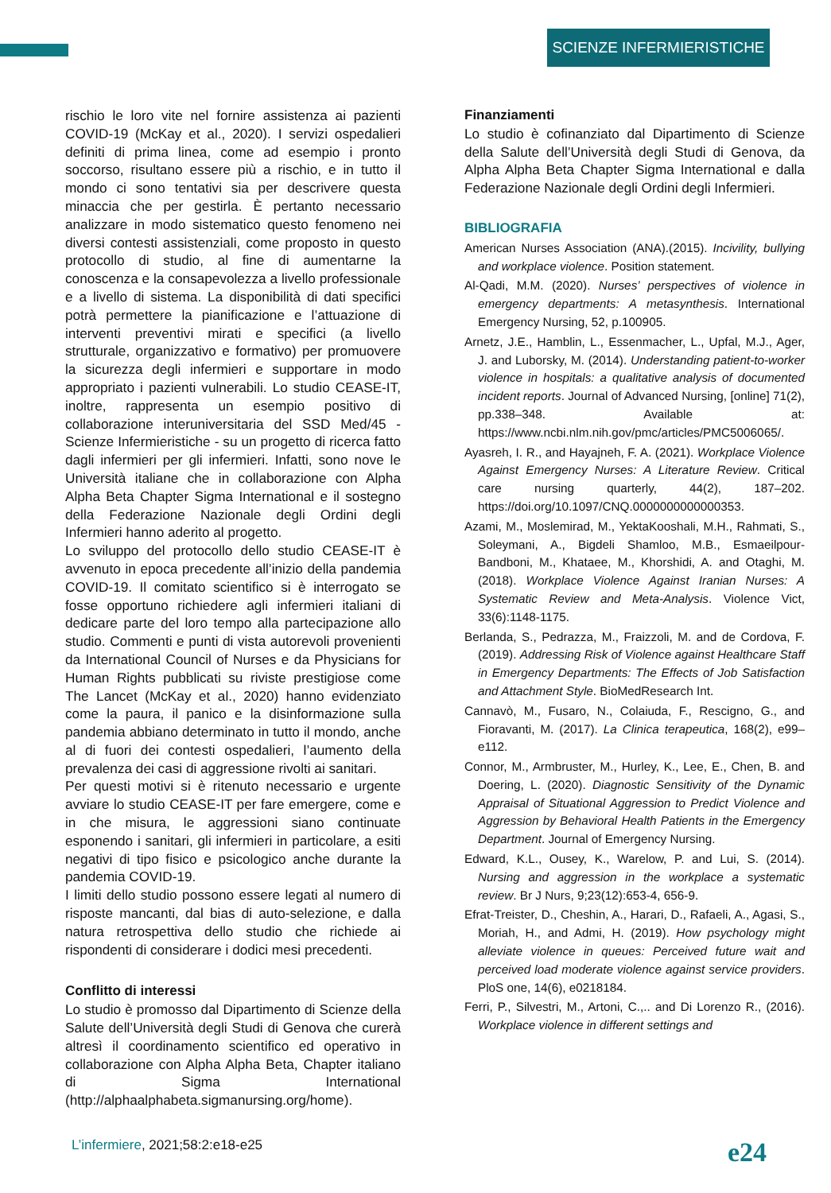SCIENZE INFERMIERISTICHE
rischio le loro vite nel fornire assistenza ai pazienti COVID-19 (McKay et al., 2020). I servizi ospedalieri definiti di prima linea, come ad esempio i pronto soccorso, risultano essere più a rischio, e in tutto il mondo ci sono tentativi sia per descrivere questa minaccia che per gestirla. È pertanto necessario analizzare in modo sistematico questo fenomeno nei diversi contesti assistenziali, come proposto in questo protocollo di studio, al fine di aumentarne la conoscenza e la consapevolezza a livello professionale e a livello di sistema. La disponibilità di dati specifici potrà permettere la pianificazione e l’attuazione di interventi preventivi mirati e specifici (a livello strutturale, organizzativo e formativo) per promuovere la sicurezza degli infermieri e supportare in modo appropriato i pazienti vulnerabili. Lo studio CEASE-IT, inoltre, rappresenta un esempio positivo di collaborazione interuniversitaria del SSD Med/45 - Scienze Infermieristiche - su un progetto di ricerca fatto dagli infermieri per gli infermieri. Infatti, sono nove le Università italiane che in collaborazione con Alpha Alpha Beta Chapter Sigma International e il sostegno della Federazione Nazionale degli Ordini degli Infermieri hanno aderito al progetto.
Lo sviluppo del protocollo dello studio CEASE-IT è avvenuto in epoca precedente all’inizio della pandemia COVID-19. Il comitato scientifico si è interrogato se fosse opportuno richiedere agli infermieri italiani di dedicare parte del loro tempo alla partecipazione allo studio. Commenti e punti di vista autorevoli provenienti da International Council of Nurses e da Physicians for Human Rights pubblicati su riviste prestigiose come The Lancet (McKay et al., 2020) hanno evidenziato come la paura, il panico e la disinformazione sulla pandemia abbiano determinato in tutto il mondo, anche al di fuori dei contesti ospedalieri, l’aumento della prevalenza dei casi di aggressione rivolti ai sanitari.
Per questi motivi si è ritenuto necessario e urgente avviare lo studio CEASE-IT per fare emergere, come e in che misura, le aggressioni siano continuate esponendo i sanitari, gli infermieri in particolare, a esiti negativi di tipo fisico e psicologico anche durante la pandemia COVID-19.
I limiti dello studio possono essere legati al numero di risposte mancanti, dal bias di auto-selezione, e dalla natura retrospettiva dello studio che richiede ai rispondenti di considerare i dodici mesi precedenti.
Conflitto di interessi
Lo studio è promosso dal Dipartimento di Scienze della Salute dell’Università degli Studi di Genova che curerà altresì il coordinamento scientifico ed operativo in collaborazione con Alpha Alpha Beta, Chapter italiano di Sigma International (http://alphaalphabeta.sigmanursing.org/home).
Finanziamenti
Lo studio è cofinanziato dal Dipartimento di Scienze della Salute dell’Università degli Studi di Genova, da Alpha Alpha Beta Chapter Sigma International e dalla Federazione Nazionale degli Ordini degli Infermieri.
BIBLIOGRAFIA
American Nurses Association (ANA).(2015). Incivility, bullying and workplace violence. Position statement.
Al-Qadi, M.M. (2020). Nurses’ perspectives of violence in emergency departments: A metasynthesis. International Emergency Nursing, 52, p.100905.
Arnetz, J.E., Hamblin, L., Essenmacher, L., Upfal, M.J., Ager, J. and Luborsky, M. (2014). Understanding patient-to-worker violence in hospitals: a qualitative analysis of documented incident reports. Journal of Advanced Nursing, [online] 71(2), pp.338–348. Available at: https://www.ncbi.nlm.nih.gov/pmc/articles/PMC5006065/.
Ayasreh, I. R., and Hayajneh, F. A. (2021). Workplace Violence Against Emergency Nurses: A Literature Review. Critical care nursing quarterly, 44(2), 187–202. https://doi.org/10.1097/CNQ.0000000000000353.
Azami, M., Moslemirad, M., YektaKooshali, M.H., Rahmati, S., Soleymani, A., Bigdeli Shamloo, M.B., Esmaeilpour-Bandboni, M., Khataee, M., Khorshidi, A. and Otaghi, M. (2018). Workplace Violence Against Iranian Nurses: A Systematic Review and Meta-Analysis. Violence Vict, 33(6):1148-1175.
Berlanda, S., Pedrazza, M., Fraizzoli, M. and de Cordova, F. (2019). Addressing Risk of Violence against Healthcare Staff in Emergency Departments: The Effects of Job Satisfaction and Attachment Style. BioMedResearch Int.
Cannavò, M., Fusaro, N., Colaiuda, F., Rescigno, G., and Fioravanti, M. (2017). La Clinica terapeutica, 168(2), e99–e112.
Connor, M., Armbruster, M., Hurley, K., Lee, E., Chen, B. and Doering, L. (2020). Diagnostic Sensitivity of the Dynamic Appraisal of Situational Aggression to Predict Violence and Aggression by Behavioral Health Patients in the Emergency Department. Journal of Emergency Nursing.
Edward, K.L., Ousey, K., Warelow, P. and Lui, S. (2014). Nursing and aggression in the workplace a systematic review. Br J Nurs, 9;23(12):653-4, 656-9.
Efrat-Treister, D., Cheshin, A., Harari, D., Rafaeli, A., Agasi, S., Moriah, H., and Admi, H. (2019). How psychology might alleviate violence in queues: Perceived future wait and perceived load moderate violence against service providers. PloS one, 14(6), e0218184.
Ferri, P., Silvestri, M., Artoni, C.,.. and Di Lorenzo R., (2016). Workplace violence in different settings and
L’infermiere, 2021;58:2:e18-e25
e24